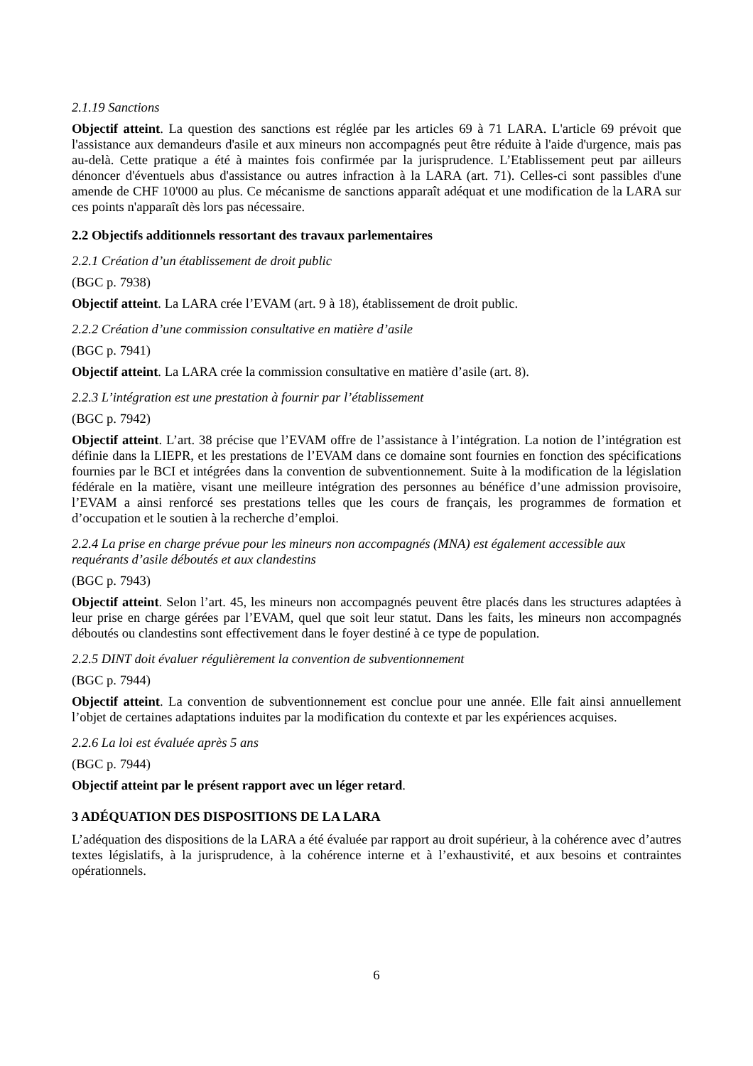2.1.19 Sanctions
Objectif atteint. La question des sanctions est réglée par les articles 69 à 71 LARA. L'article 69 prévoit que l'assistance aux demandeurs d'asile et aux mineurs non accompagnés peut être réduite à l'aide d'urgence, mais pas au-delà. Cette pratique a été à maintes fois confirmée par la jurisprudence. L’Etablissement peut par ailleurs dénoncer d'éventuels abus d'assistance ou autres infraction à la LARA (art. 71). Celles-ci sont passibles d'une amende de CHF 10'000 au plus. Ce mécanisme de sanctions apparaît adéquat et une modification de la LARA sur ces points n'apparaît dès lors pas nécessaire.
2.2 Objectifs additionnels ressortant des travaux parlementaires
2.2.1 Création d’un établissement de droit public
(BGC p. 7938)
Objectif atteint. La LARA crée l’EVAM (art. 9 à 18), établissement de droit public.
2.2.2 Création d’une commission consultative en matière d’asile
(BGC p. 7941)
Objectif atteint. La LARA crée la commission consultative en matière d’asile (art. 8).
2.2.3 L’intégration est une prestation à fournir par l’établissement
(BGC p. 7942)
Objectif atteint. L’art. 38 précise que l’EVAM offre de l’assistance à l’intégration. La notion de l’intégration est définie dans la LIEPR, et les prestations de l’EVAM dans ce domaine sont fournies en fonction des spécifications fournies par le BCI et intégrées dans la convention de subventionnement. Suite à la modification de la législation fédérale en la matière, visant une meilleure intégration des personnes au bénéfice d’une admission provisoire, l’EVAM a ainsi renforcé ses prestations telles que les cours de français, les programmes de formation et d’occupation et le soutien à la recherche d’emploi.
2.2.4 La prise en charge prévue pour les mineurs non accompagnés (MNA) est également accessible aux requérants d’asile déboutés et aux clandestins
(BGC p. 7943)
Objectif atteint. Selon l’art. 45, les mineurs non accompagnés peuvent être placés dans les structures adaptées à leur prise en charge gérées par l’EVAM, quel que soit leur statut. Dans les faits, les mineurs non accompagnés déboutés ou clandestins sont effectivement dans le foyer destiné à ce type de population.
2.2.5 DINT doit évaluer régulièrement la convention de subventionnement
(BGC p. 7944)
Objectif atteint. La convention de subventionnement est conclue pour une année. Elle fait ainsi annuellement l’objet de certaines adaptations induites par la modification du contexte et par les expériences acquises.
2.2.6 La loi est évaluée après 5 ans
(BGC p. 7944)
Objectif atteint par le présent rapport avec un léger retard.
3 ADÉQUATION DES DISPOSITIONS DE LA LARA
L’adéquation des dispositions de la LARA a été évaluée par rapport au droit supérieur, à la cohérence avec d’autres textes législatifs, à la jurisprudence, à la cohérence interne et à l’exhaustivité, et aux besoins et contraintes opérationnels.
6